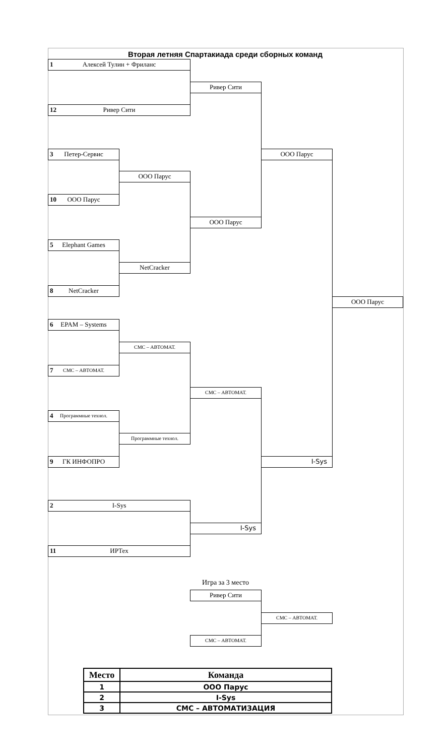Вторая летняя Спартакиада среди сборных команд
1 Алексей Тулин + Фриланс
Ривер Сити
12 Ривер Сити
3 Петер-Сервис ООО Парус
ООО Парус
10 ООО Парус
ООО Парус
5 Elephant Games
NetCracker
8 NetCracker
ООО Парус
6 EPAM – Systems
СМС – АВТОМАТ.
7 СМС – АВТОМАТ.
СМС – АВТОМАТ.
4 Программные технол.
Программные технол.
9 ГК ИНФОПРО I-Sys
2 I-Sys
I-Sys
11 ИРТех
Игра за 3 место
Ривер Сити
СМС – АВТОМАТ.
СМС – АВТОМАТ.
| Место | Команда |
| --- | --- |
| 1 | ООО Парус |
| 2 | I-Sys |
| 3 | СМС – АВТОМАТИЗАЦИЯ |